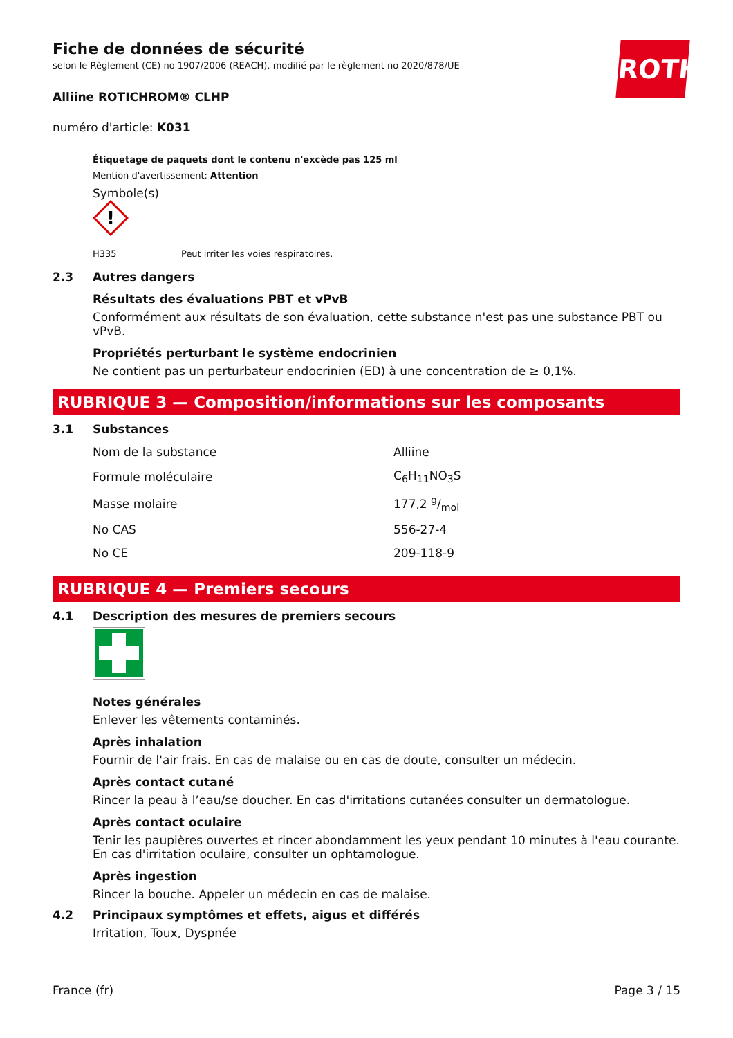ROTH
Fiche de données de sécurité
selon le Règlement (CE) no 1907/2006 (REACH), modifié par le règlement no 2020/878/UE
Alliine ROTICHROM® CLHP
numéro d'article: K031
Étiquetage de paquets dont le contenu n'excède pas 125 ml
Mention d'avertissement: Attention
Symbole(s)
!
H335 Peut irriter les voies respiratoires.
2.3 Autres dangers
Résultats des évaluations PBT et vPvB
Conformément aux résultats de son évaluation, cette substance n'est pas une substance PBT ou vPvB.
Propriétés perturbant le système endocrinien
Ne contient pas un perturbateur endocrinien (ED) à une concentration de ≥ 0,1%.
RUBRIQUE 3 — Composition/informations sur les composants
3.1 Substances
| Nom de la substance | Alliine |
| Formule moléculaire | C<sub>6</sub>H<sub>11</sub>NO<sub>3</sub>S |
| Masse molaire | 177,2 g/mol |
| No CAS | 556-27-4 |
| No CE | 209-118-9 |
RUBRIQUE 4 — Premiers secours
4.1 Description des mesures de premiers secours
Notes générales
Enlever les vêtements contaminés.
Après inhalation
Fournir de l'air frais. En cas de malaise ou en cas de doute, consulter un médecin.
Après contact cutané
Rincer la peau à l’eau/se doucher. En cas d'irritations cutanées consulter un dermatologue.
Après contact oculaire
Tenir les paupières ouvertes et rincer abondamment les yeux pendant 10 minutes à l'eau courante. En cas d'irritation oculaire, consulter un ophtamologue.
Après ingestion
Rincer la bouche. Appeler un médecin en cas de malaise.
4.2 Principaux symptômes et effets, aigus et différés
Irritation, Toux, Dyspnée
France (fr) Page 3 / 15